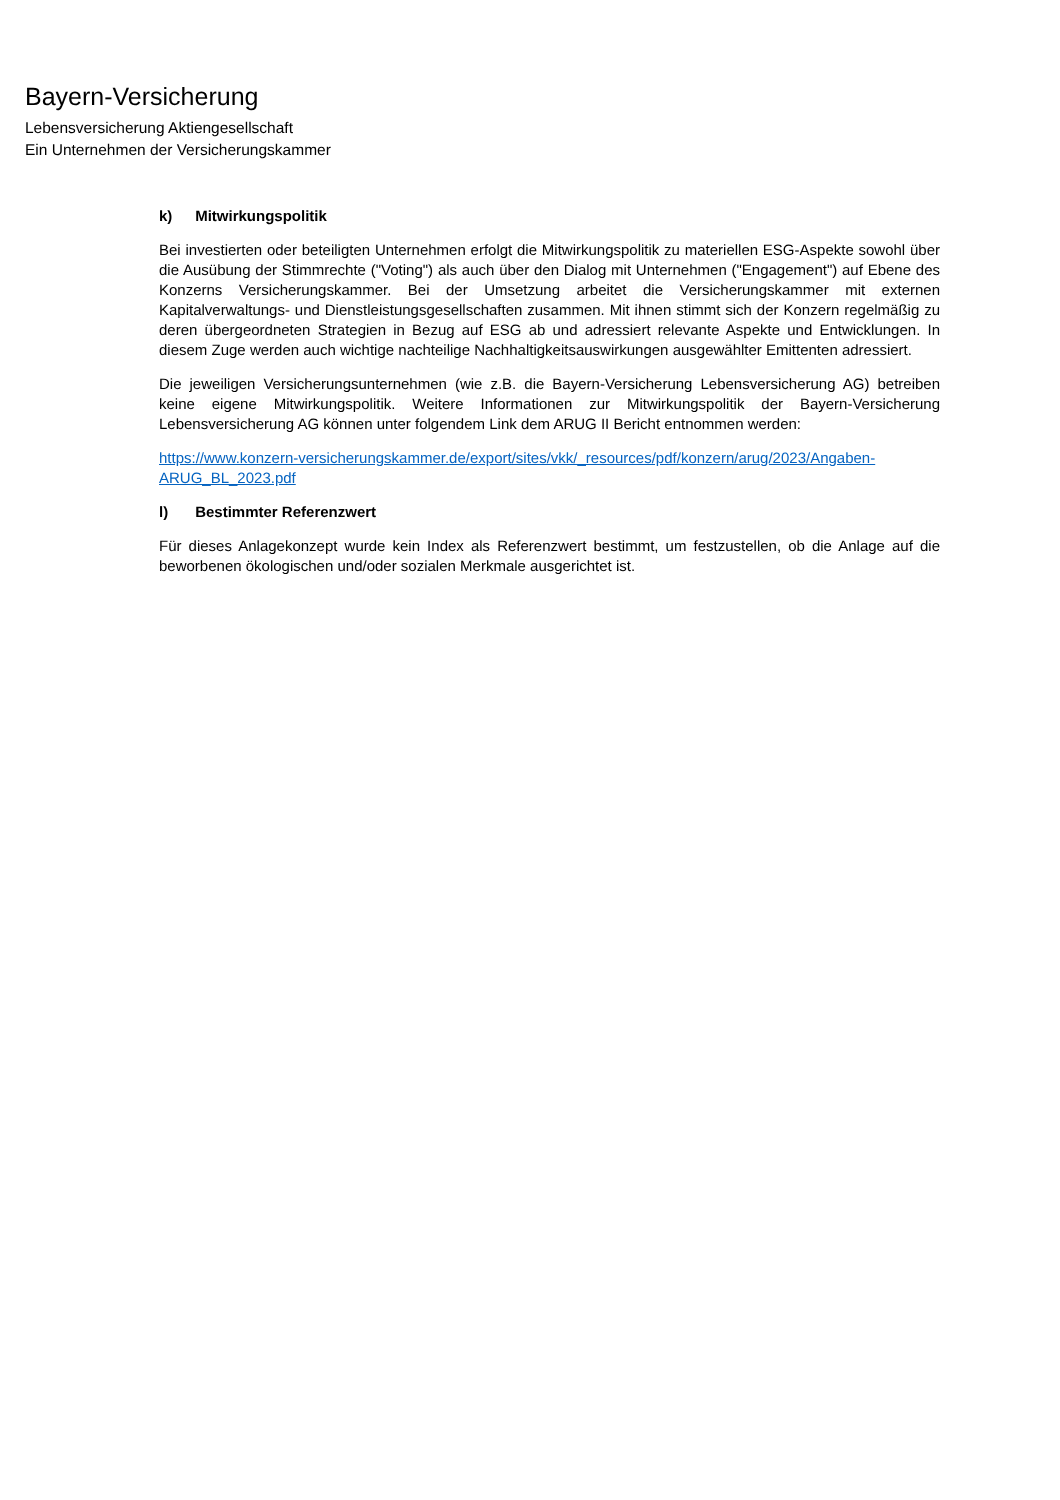Bayern-Versicherung
Lebensversicherung Aktiengesellschaft
Ein Unternehmen der Versicherungskammer
k) Mitwirkungspolitik
Bei investierten oder beteiligten Unternehmen erfolgt die Mitwirkungspolitik zu materiellen ESG-Aspekte sowohl über die Ausübung der Stimmrechte ("Voting") als auch über den Dialog mit Unternehmen ("Engagement") auf Ebene des Konzerns Versicherungskammer. Bei der Umsetzung arbeitet die Versicherungskammer mit externen Kapitalverwaltungs- und Dienstleistungsgesellschaften zusammen. Mit ihnen stimmt sich der Konzern regelmäßig zu deren übergeordneten Strategien in Bezug auf ESG ab und adressiert relevante Aspekte und Entwicklungen. In diesem Zuge werden auch wichtige nachteilige Nachhaltigkeitsauswirkungen ausgewählter Emittenten adressiert.
Die jeweiligen Versicherungsunternehmen (wie z.B. die Bayern-Versicherung Lebensversicherung AG) betreiben keine eigene Mitwirkungspolitik. Weitere Informationen zur Mitwirkungspolitik der Bayern-Versicherung Lebensversicherung AG können unter folgendem Link dem ARUG II Bericht entnommen werden:
https://www.konzern-versicherungskammer.de/export/sites/vkk/_resources/pdf/konzern/arug/2023/Angaben-ARUG_BL_2023.pdf
l) Bestimmter Referenzwert
Für dieses Anlagekonzept wurde kein Index als Referenzwert bestimmt, um festzustellen, ob die Anlage auf die beworbenen ökologischen und/oder sozialen Merkmale ausgerichtet ist.